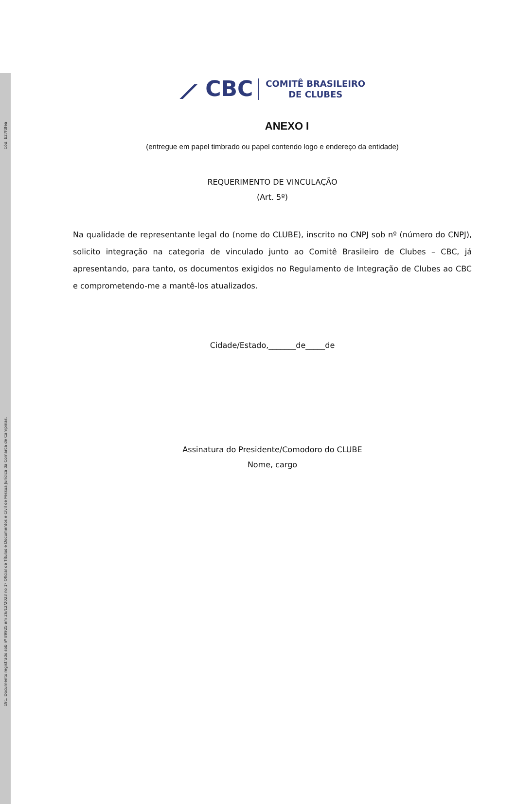Cód: b27fdfea
191. Documento registrado sob nº 89925 em 26/12/2023 no 1º Oficial de Títulos e Documentos e Civil de Pessoa Jurídica da Comarca de Campinas.
⟋ CBC COMITÊ BRASILEIRO
DE CLUBES
ANEXO I
(entregue em papel timbrado ou papel contendo logo e endereço da entidade)
REQUERIMENTO DE VINCULAÇÃO
(Art. 5º)
Na qualidade de representante legal do (nome do CLUBE), inscrito no CNPJ sob nº (número do CNPJ), solicito integração na categoria de vinculado junto ao Comitê Brasileiro de Clubes – CBC, já apresentando, para tanto, os documentos exigidos no Regulamento de Integração de Clubes ao CBC e comprometendo-me a mantê-los atualizados.
Cidade/Estado,_______de_____de
Assinatura do Presidente/Comodoro do CLUBE
Nome, cargo